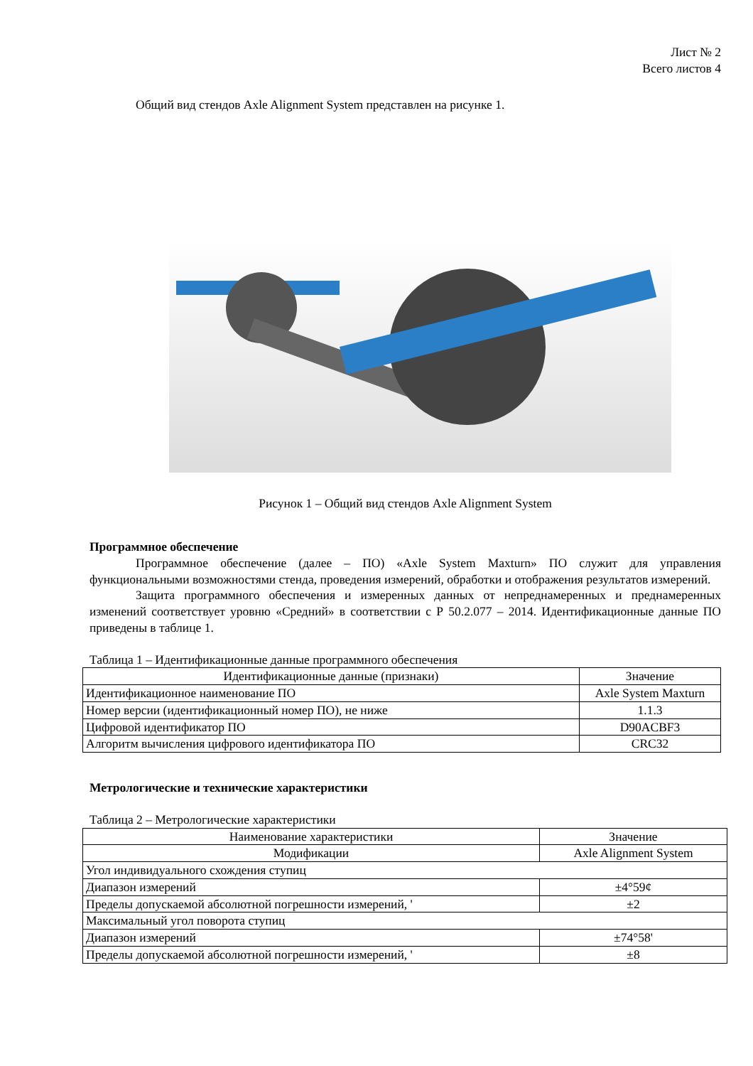Лист № 2
Всего листов 4
Общий вид стендов Axle Alignment System представлен на рисунке 1.
Рисунок 1 – Общий вид стендов Axle Alignment System
Программное обеспечение
Программное обеспечение (далее – ПО) «Axle System Maxturn» ПО служит для управления функциональными возможностями стенда, проведения измерений, обработки и отображения результатов измерений.
Защита программного обеспечения и измеренных данных от непреднамеренных и преднамеренных изменений соответствует уровню «Средний» в соответствии с Р 50.2.077 – 2014. Идентификационные данные ПО приведены в таблице 1.
Таблица 1 – Идентификационные данные программного обеспечения
| Идентификационные данные (признаки) | Значение |
| --- | --- |
| Идентификационное наименование ПО | Axle System Maxturn |
| Номер версии (идентификационный номер ПО), не ниже | 1.1.3 |
| Цифровой идентификатор ПО | D90ACBF3 |
| Алгоритм вычисления цифрового идентификатора ПО | CRC32 |
Метрологические и технические характеристики
Таблица 2 – Метрологические характеристики
| Наименование характеристики | Значение |
| --- | --- |
| Модификации | Axle Alignment System |
| Угол индивидуального схождения ступиц | |
| Диапазон измерений | ±4°59¢ |
| Пределы допускаемой абсолютной погрешности измерений, ' | ±2 |
| Максимальный угол поворота ступиц | |
| Диапазон измерений | ±74°58' |
| Пределы допускаемой абсолютной погрешности измерений, ' | ±8 |